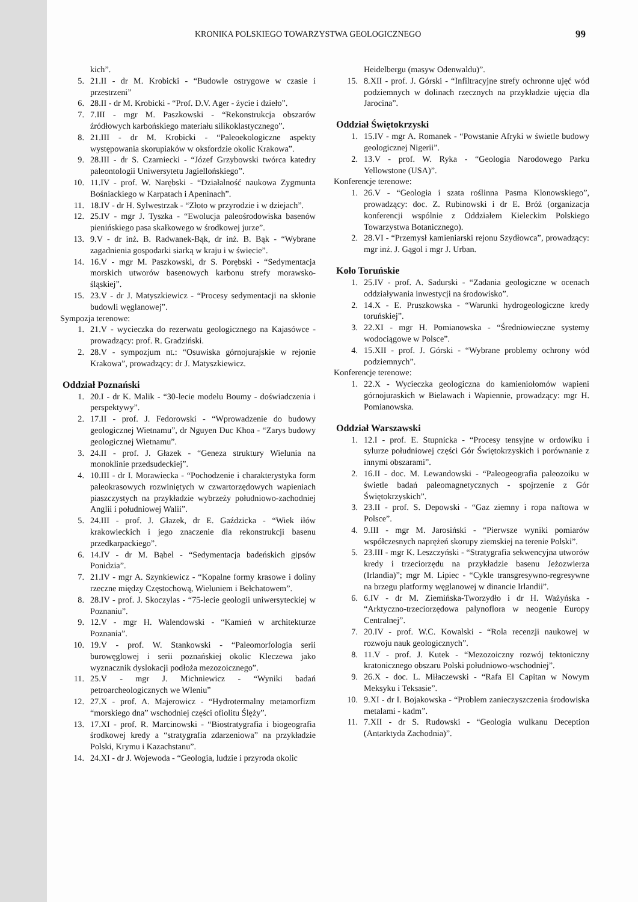KRONIKA POLSKIEGO TOWARZYSTWA GEOLOGICZNEGO 99
kich”.
5. 21.II - dr M. Krobicki - “Budowle ostrygowe w czasie i przestrzeni”
6. 28.II - dr M. Krobicki - “Prof. D.V. Ager - życie i dzieło”.
7. 7.III - mgr M. Paszkowski - “Rekonstrukcja obszarów źródłowych karbońskiego materiału silikoklastycznego”.
8. 21.III - dr M. Krobicki - “Paleoekologiczne aspekty występowania skorupiaków w oksfordzie okolic Krakowa”.
9. 28.III - dr S. Czarniecki - “Józef Grzybowski twórca katedry paleontologii Uniwersytetu Jagiellońskiego”.
10. 11.IV - prof. W. Narębski - “Działalność naukowa Zygmunta Bośniackiego w Karpatach i Apeninach”.
11. 18.IV - dr H. Sylwestrzak - “Złoto w przyrodzie i w dziejach”.
12. 25.IV - mgr J. Tyszka - “Ewolucja paleośrodowiska basenów pienińskiego pasa skałkowego w środkowej jurze”.
13. 9.V - dr inż. B. Radwanek-Bąk, dr inż. B. Bąk - “Wybrane zagadnienia gospodarki siarką w kraju i w świecie”.
14. 16.V - mgr M. Paszkowski, dr S. Porębski - “Sedymentacja morskich utworów basenowych karbonu strefy morawsko-śląskiej”.
15. 23.V - dr J. Matyszkiewicz - “Procesy sedymentacji na skłonie budowli węglanowej”.
Sympozja terenowe:
1. 21.V - wycieczka do rezerwatu geologicznego na Kajasówce - prowadzący: prof. R. Gradziński.
2. 28.V - sympozjum nt.: “Osuwiska górnojurajskie w rejonie Krakowa”, prowadzący: dr J. Matyszkiewicz.
Oddział Poznański
1. 20.I - dr K. Malik - “30-lecie modelu Boumy - doświadczenia i perspektywy”.
2. 17.II - prof. J. Fedorowski - “Wprowadzenie do budowy geologicznej Wietnamu”, dr Nguyen Duc Khoa - “Zarys budowy geologicznej Wietnamu”.
3. 24.II - prof. J. Głazek - “Geneza struktury Wielunia na monoklinie przedsudeckiej”.
4. 10.III - dr I. Morawiecka - “Pochodzenie i charakterystyka form paleokrasowych rozwiniętych w czwartorzędowych wapieniach piaszczystych na przykładzie wybrzeży południowo-zachodniej Anglii i południowej Walii”.
5. 24.III - prof. J. Głazek, dr E. Gaździcka - “Wiek iłów krakowieckich i jego znaczenie dla rekonstrukcji basenu przedkarpackiego”.
6. 14.IV - dr M. Bąbel - “Sedymentacja badeńskich gipsów Ponidzia”.
7. 21.IV - mgr A. Szynkiewicz - “Kopalne formy krasowe i doliny rzeczne między Częstochową, Wieluniem i Bełchatowem”.
8. 28.IV - prof. J. Skoczylas - “75-lecie geologii uniwersyteckiej w Poznaniu”.
9. 12.V - mgr H. Walendowski - “Kamień w architekturze Poznania”.
10. 19.V - prof. W. Stankowski - “Paleomorfologia serii burowęglowej i serii poznańskiej okolic Kleczewa jako wyznacznik dyslokacji podłoża mezozoicznego”.
11. 25.V - mgr J. Michniewicz - “Wyniki badań petroarcheologicznych we Wleniu”
12. 27.X - prof. A. Majerowicz - “Hydrotermalny metamorfizm “morskiego dna” wschodniej części ofiolitu Ślęży”.
13. 17.XI - prof. R. Marcinowski - “Biostratygrafia i biogeografia środkowej kredy a “stratygrafia zdarzeniowa” na przykładzie Polski, Krymu i Kazachstanu”.
14. 24.XI - dr J. Wojewoda - “Geologia, ludzie i przyroda okolic
Heidelbergu (masyw Odenwaldu)”.
15. 8.XII - prof. J. Górski - “Infiltracyjne strefy ochronne ujęć wód podziemnych w dolinach rzecznych na przykładzie ujęcia dla Jarocina”.
Oddział Świętokrzyski
1. 15.IV - mgr A. Romanek - “Powstanie Afryki w świetle budowy geologicznej Nigerii”.
2. 13.V - prof. W. Ryka - “Geologia Narodowego Parku Yellowstone (USA)”.
Konferencje terenowe:
1. 26.V - “Geologia i szata roślinna Pasma Klonowskiego”, prowadzący: doc. Z. Rubinowski i dr E. Bróż (organizacja konferencji wspólnie z Oddziałem Kieleckim Polskiego Towarzystwa Botanicznego).
2. 28.VI - “Przemysł kamieniarski rejonu Szydłowca”, prowadzący: mgr inż. J. Gągol i mgr J. Urban.
Koło Toruńskie
1. 25.IV - prof. A. Sadurski - “Zadania geologiczne w ocenach oddziaływania inwestycji na środowisko”.
2. 14.X - E. Pruszkowska - “Warunki hydrogeologiczne kredy toruńskiej”.
3. 22.XI - mgr H. Pomianowska - “Średniowieczne systemy wodociągowe w Polsce”.
4. 15.XII - prof. J. Górski - “Wybrane problemy ochrony wód podziemnych”.
Konferencje terenowe:
1. 22.X - Wycieczka geologiczna do kamieniołomów wapieni górnojuraskich w Bielawach i Wapiennie, prowadzący: mgr H. Pomianowska.
Oddział Warszawski
1. 12.I - prof. E. Stupnicka - “Procesy tensyjne w ordowiku i sylurze południowej części Gór Świętokrzyskich i porównanie z innymi obszarami”.
2. 16.II - doc. M. Lewandowski - “Paleogeografia paleozoiku w świetle badań paleomagnetycznych - spojrzenie z Gór Świętokrzyskich”.
3. 23.II - prof. S. Depowski - “Gaz ziemny i ropa naftowa w Polsce”.
4. 9.III - mgr M. Jarosiński - “Pierwsze wyniki pomiarów współczesnych naprężeń skorupy ziemskiej na terenie Polski”.
5. 23.III - mgr K. Leszczyński - “Stratygrafia sekwencyjna utworów kredy i trzeciorzędu na przykładzie basenu Jeżozwierza (Irlandia)”; mgr M. Lipiec - “Cykle transgresywno-regresywne na brzegu platformy węglanowej w dinancie Irlandii”.
6. 6.IV - dr M. Ziemińska-Tworzydło i dr H. Ważyńska - “Arktyczno-trzeciorzędowa palynoflora w neogenie Europy Centralnej”.
7. 20.IV - prof. W.C. Kowalski - “Rola recenzji naukowej w rozwoju nauk geologicznych”.
8. 11.V - prof. J. Kutek - “Mezozoiczny rozwój tektoniczny kratonicznego obszaru Polski południowo-wschodniej”.
9. 26.X - doc. L. Miłaczewski - “Rafa El Capitan w Nowym Meksyku i Teksasie”.
10. 9.XI - dr I. Bojakowska - “Problem zanieczyszczenia środowiska metalami - kadm”.
11. 7.XII - dr S. Rudowski - “Geologia wulkanu Deception (Antarktyda Zachodnia)”.